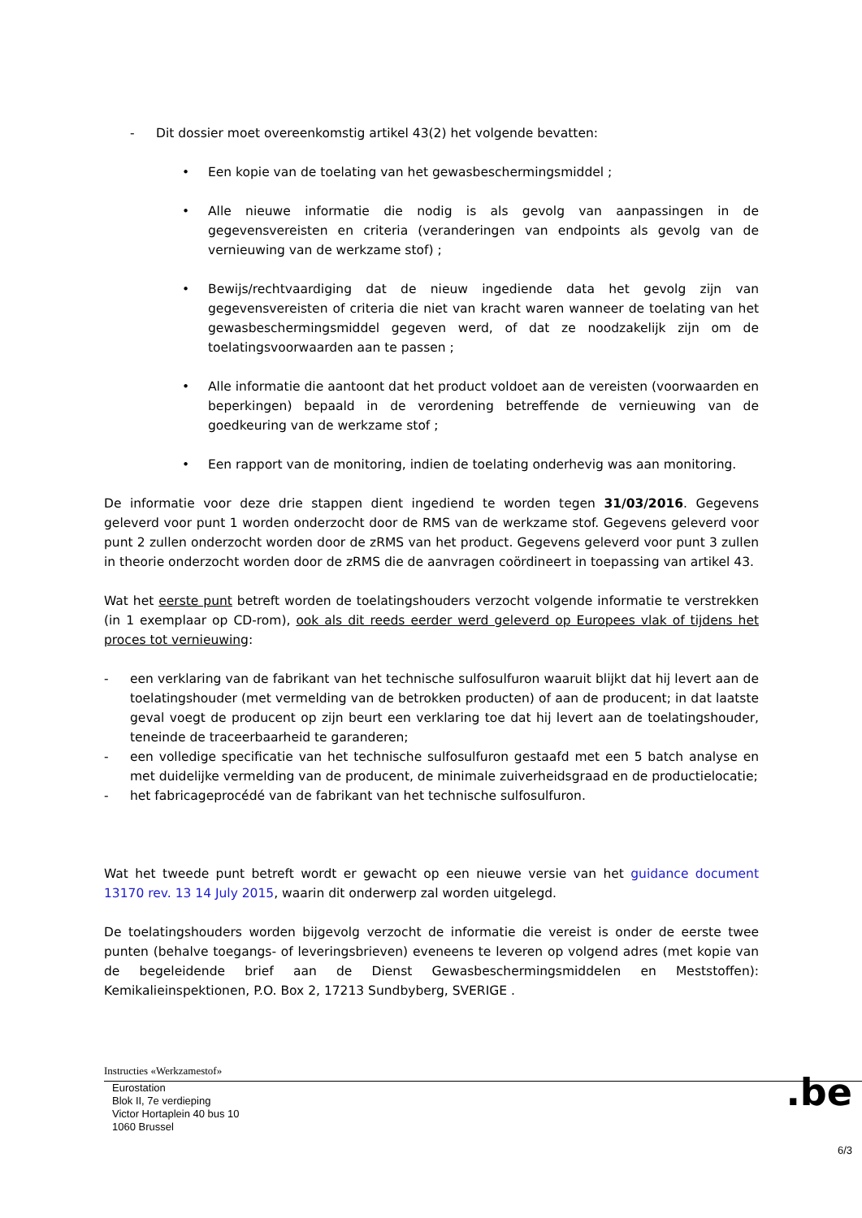- Dit dossier moet overeenkomstig artikel 43(2) het volgende bevatten:
• Een kopie van de toelating van het gewasbeschermingsmiddel ;
• Alle nieuwe informatie die nodig is als gevolg van aanpassingen in de gegevensvereisten en criteria (veranderingen van endpoints als gevolg van de vernieuwing van de werkzame stof) ;
• Bewijs/rechtvaardiging dat de nieuw ingediende data het gevolg zijn van gegevensvereisten of criteria die niet van kracht waren wanneer de toelating van het gewasbeschermingsmiddel gegeven werd, of dat ze noodzakelijk zijn om de toelatingsvoorwaarden aan te passen ;
• Alle informatie die aantoont dat het product voldoet aan de vereisten (voorwaarden en beperkingen) bepaald in de verordening betreffende de vernieuwing van de goedkeuring van de werkzame stof ;
• Een rapport van de monitoring, indien de toelating onderhevig was aan monitoring.
De informatie voor deze drie stappen dient ingediend te worden tegen 31/03/2016. Gegevens geleverd voor punt 1 worden onderzocht door de RMS van de werkzame stof. Gegevens geleverd voor punt 2 zullen onderzocht worden door de zRMS van het product. Gegevens geleverd voor punt 3 zullen in theorie onderzocht worden door de zRMS die de aanvragen coördineert in toepassing van artikel 43.
Wat het eerste punt betreft worden de toelatingshouders verzocht volgende informatie te verstrekken (in 1 exemplaar op CD-rom), ook als dit reeds eerder werd geleverd op Europees vlak of tijdens het proces tot vernieuwing:
- een verklaring van de fabrikant van het technische sulfosulfuron waaruit blijkt dat hij levert aan de toelatingshouder (met vermelding van de betrokken producten) of aan de producent; in dat laatste geval voegt de producent op zijn beurt een verklaring toe dat hij levert aan de toelatingshouder, teneinde de traceerbaarheid te garanderen;
- een volledige specificatie van het technische sulfosulfuron gestaafd met een 5 batch analyse en met duidelijke vermelding van de producent, de minimale zuiverheidsgraad en de productielocatie;
- het fabricageprocédé van de fabrikant van het technische sulfosulfuron.
Wat het tweede punt betreft wordt er gewacht op een nieuwe versie van het guidance document 13170 rev. 13 14 July 2015, waarin dit onderwerp zal worden uitgelegd.
De toelatingshouders worden bijgevolg verzocht de informatie die vereist is onder de eerste twee punten (behalve toegangs- of leveringsbrieven) eveneens te leveren op volgend adres (met kopie van de begeleidende brief aan de Dienst Gewasbeschermingsmiddelen en Meststoffen): Kemikalieinspektionen, P.O. Box 2, 17213 Sundbyberg, SVERIGE .
Instructies «Werkzamestof»
Eurostation
Blok II, 7e verdieping
Victor Hortaplein 40 bus 10
1060 Brussel
.be
6/3